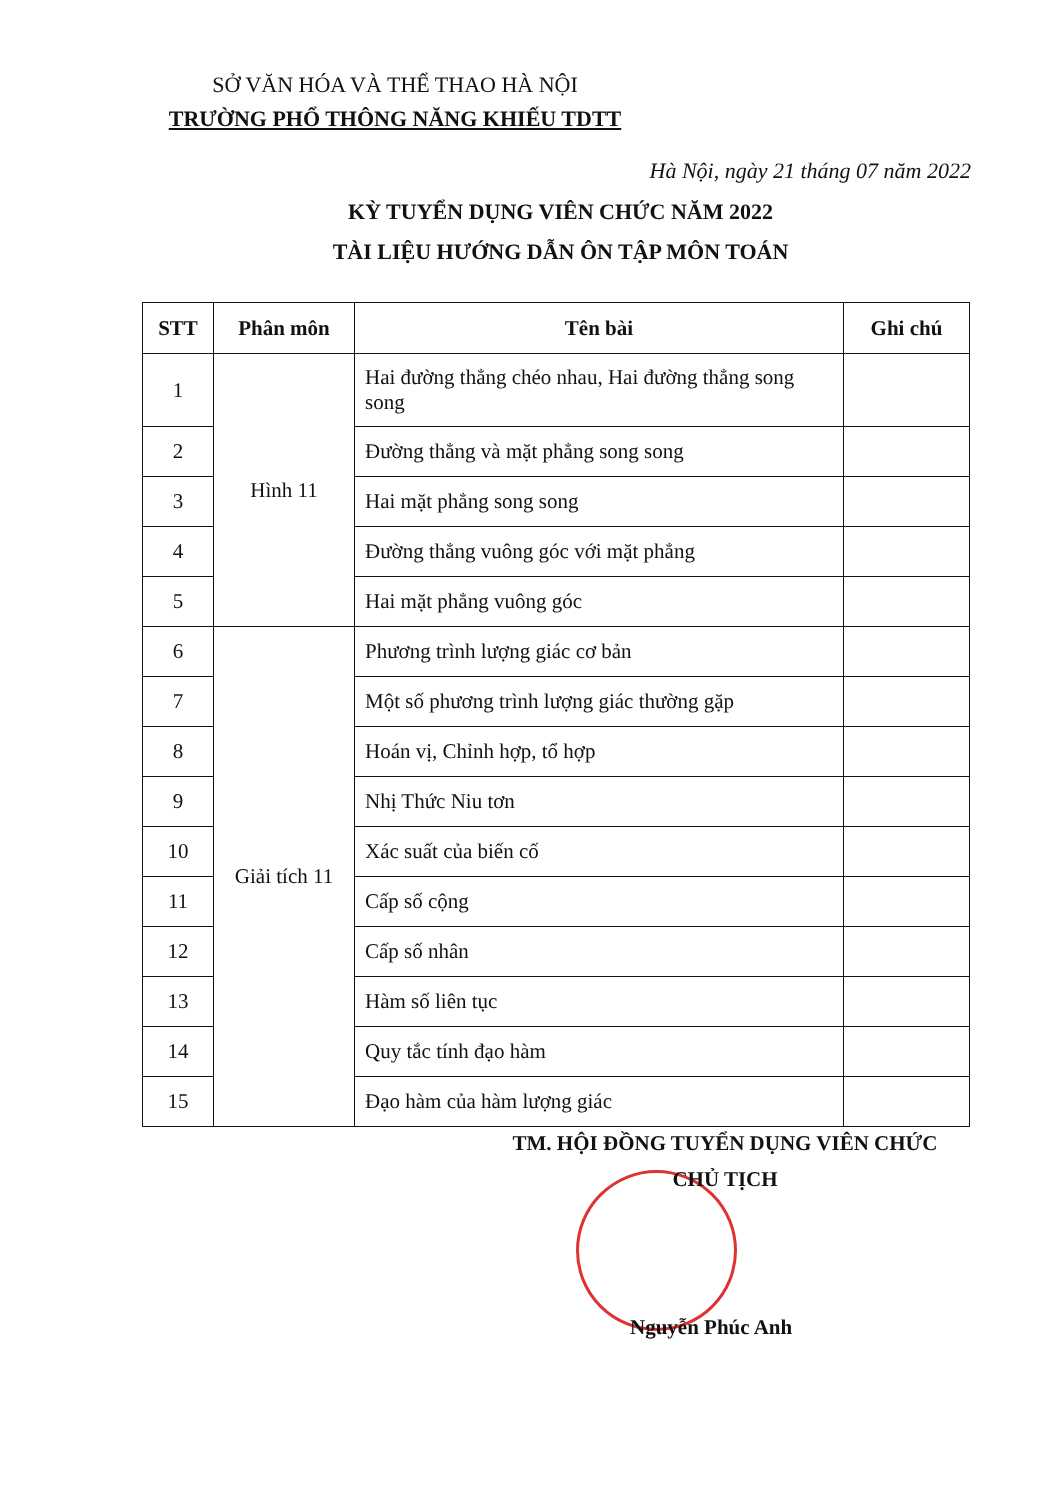SỞ VĂN HÓA VÀ THỂ THAO HÀ NỘI
TRƯỜNG PHỔ THÔNG NĂNG KHIẾU TDTT
Hà Nội, ngày 21 tháng 07 năm 2022
KỲ TUYỂN DỤNG VIÊN CHỨC NĂM 2022
TÀI LIỆU HƯỚNG DẪN ÔN TẬP MÔN TOÁN
| STT | Phân môn | Tên bài | Ghi chú |
| --- | --- | --- | --- |
| 1 | Hình 11 | Hai đường thẳng chéo nhau, Hai đường thẳng song song | |
| 2 | | Đường thẳng và mặt phẳng song song | |
| 3 | | Hai mặt phẳng song song | |
| 4 | | Đường thẳng vuông góc với mặt phẳng | |
| 5 | | Hai mặt phẳng vuông góc | |
| 6 | Giải tích 11 | Phương trình lượng giác cơ bản | |
| 7 | | Một số phương trình lượng giác thường gặp | |
| 8 | | Hoán vị, Chỉnh hợp, tổ hợp | |
| 9 | | Nhị Thức Niu tơn | |
| 10 | | Xác suất của biến cố | |
| 11 | | Cấp số cộng | |
| 12 | | Cấp số nhân | |
| 13 | | Hàm số liên tục | |
| 14 | | Quy tắc tính đạo hàm | |
| 15 | | Đạo hàm của hàm lượng giác | |
TM. HỘI ĐỒNG TUYỂN DỤNG VIÊN CHỨC
CHỦ TỊCH
Nguyễn Phúc Anh